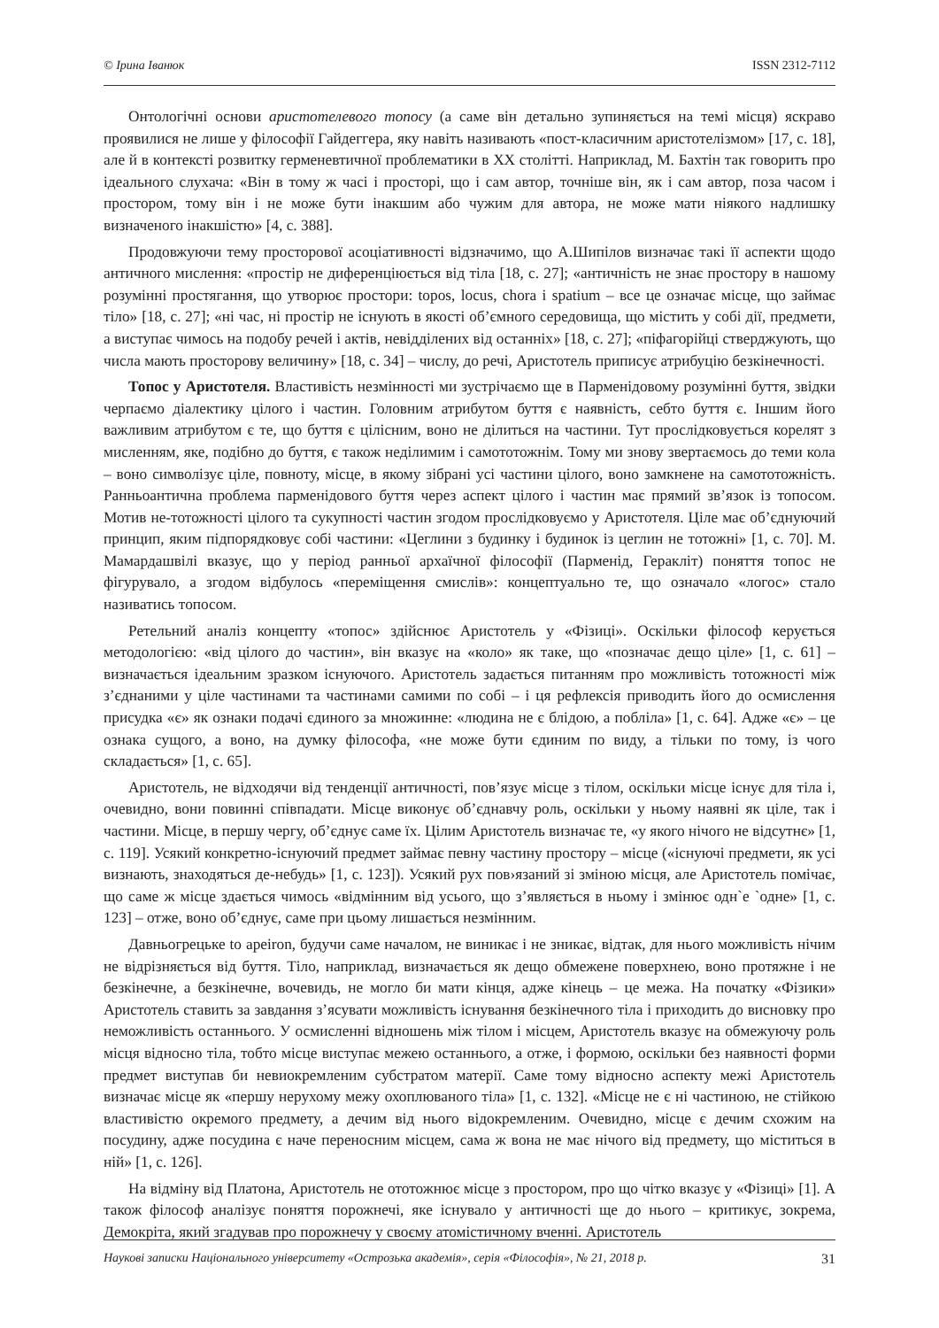© Ірина Іванюк ISSN 2312-7112
Онтологічні основи аристотелевого топосу (а саме він детально зупиняється на темі місця) яскраво проявилися не лише у філософії Гайдеггера, яку навіть називають «пост-класичним аристотелізмом» [17, с. 18], але й в контексті розвитку герменевтичної проблематики в ХХ столітті. Наприклад, М. Бахтін так говорить про ідеального слухача: «Він в тому ж часі і просторі, що і сам автор, точніше він, як і сам автор, поза часом і простором, тому він і не може бути інакшим або чужим для автора, не може мати ніякого надлишку визначеного інакшістю» [4, с. 388].
Продовжуючи тему просторової асоціативності відзначимо, що А.Шипілов визначає такі її аспекти щодо античного мислення: «простір не диференціюється від тіла [18, с. 27]; «античність не знає простору в нашому розумінні простягання, що утворює простори: topos, locus, chora і spatium – все це означає місце, що займає тіло» [18, с. 27]; «ні час, ні простір не існують в якості об’ємного середовища, що містить у собі дії, предмети, а виступає чимось на подобу речей і актів, невідділених від останніх» [18, с. 27]; «піфагорійці стверджують, що числа мають просторову величину» [18, с. 34] – числу, до речі, Аристотель приписує атрибуцію безкінечності.
Топос у Аристотеля. Властивість незмінності ми зустрічаємо ще в Парменідовому розумінні буття, звідки черпаємо діалектику цілого і частин. Головним атрибутом буття є наявність, себто буття є. Іншим його важливим атрибутом є те, що буття є цілісним, воно не ділиться на частини. Тут прослідковується корелят з мисленням, яке, подібно до буття, є також неділимим і самототожнім. Тому ми знову звертаємось до теми кола – воно символізує ціле, повноту, місце, в якому зібрані усі частини цілого, воно замкнене на самототожність. Ранньоантична проблема парменідового буття через аспект цілого і частин має прямий зв’язок із топосом. Мотив не-тотожності цілого та сукупності частин згодом прослідковуємо у Аристотеля. Ціле має об’єднуючий принцип, яким підпорядковує собі частини: «Цеглини з будинку і будинок із цеглин не тотожні» [1, с. 70]. М. Мамардашвілі вказує, що у період ранньої архаїчної філософії (Парменід, Геракліт) поняття топос не фігурувало, а згодом відбулось «переміщення смислів»: концептуально те, що означало «логос» стало називатись топосом.
Ретельний аналіз концепту «топос» здійснює Аристотель у «Фізиці». Оскільки філософ керується методологією: «від цілого до частин», він вказує на «коло» як таке, що «позначає дещо ціле» [1, с. 61] – визначається ідеальним зразком існуючого. Аристотель задається питанням про можливість тотожності між з’єднаними у ціле частинами та частинами самими по собі – і ця рефлексія приводить його до осмислення присудка «є» як ознаки подачі єдиного за множинне: «людина не є блідою, а побліла» [1, с. 64]. Адже «є» – це ознака сущого, а воно, на думку філософа, «не може бути єдиним по виду, а тільки по тому, із чого складається» [1, с. 65].
Аристотель, не відходячи від тенденції античності, пов’язує місце з тілом, оскільки місце існує для тіла і, очевидно, вони повинні співпадати. Місце виконує об’єднавчу роль, оскільки у ньому наявні як ціле, так і частини. Місце, в першу чергу, об’єднує саме їх. Цілим Аристотель визначає те, «у якого нічого не відсутнє» [1, с. 119]. Усякий конкретно-існуючий предмет займає певну частину простору – місце («існуючі предмети, як усі визнають, знаходяться де-небудь» [1, с. 123]). Усякий рух пов›язаний зі зміною місця, але Аристотель помічає, що саме ж місце здається чимось «відмінним від усього, що з’являється в ньому і змінює одн`е `одне» [1, с. 123] – отже, воно об’єднує, саме при цьому лишається незмінним.
Давньогрецьке to apeiron, будучи саме началом, не виникає і не зникає, відтак, для нього можливість нічим не відрізняється від буття. Тіло, наприклад, визначається як дещо обмежене поверхнею, воно протяжне і не безкінечне, а безкінечне, вочевидь, не могло би мати кінця, адже кінець – це межа. На початку «Фізики» Аристотель ставить за завдання з’ясувати можливість існування безкінечного тіла і приходить до висновку про неможливість останнього. У осмисленні відношень між тілом і місцем, Аристотель вказує на обмежуючу роль місця відносно тіла, тобто місце виступає межею останнього, а отже, і формою, оскільки без наявності форми предмет виступав би невиокремленим субстратом матерії. Саме тому відносно аспекту межі Аристотель визначає місце як «першу нерухому межу охоплюваного тіла» [1, с. 132]. «Місце не є ні частиною, не стійкою властивістю окремого предмету, а дечим від нього відокремленим. Очевидно, місце є дечим схожим на посудину, адже посудина є наче переносним місцем, сама ж вона не має нічого від предмету, що міститься в ній» [1, с. 126].
На відміну від Платона, Аристотель не ототожнює місце з простором, про що чітко вказує у «Фізиці» [1]. А також філософ аналізує поняття порожнечі, яке існувало у античності ще до нього – критикує, зокрема, Демокріта, який згадував про порожнечу у своєму атомістичному вченні. Аристотель
Наукові записки Національного університету «Острозька академія», серія «Філософія», № 21, 2018 р. 31